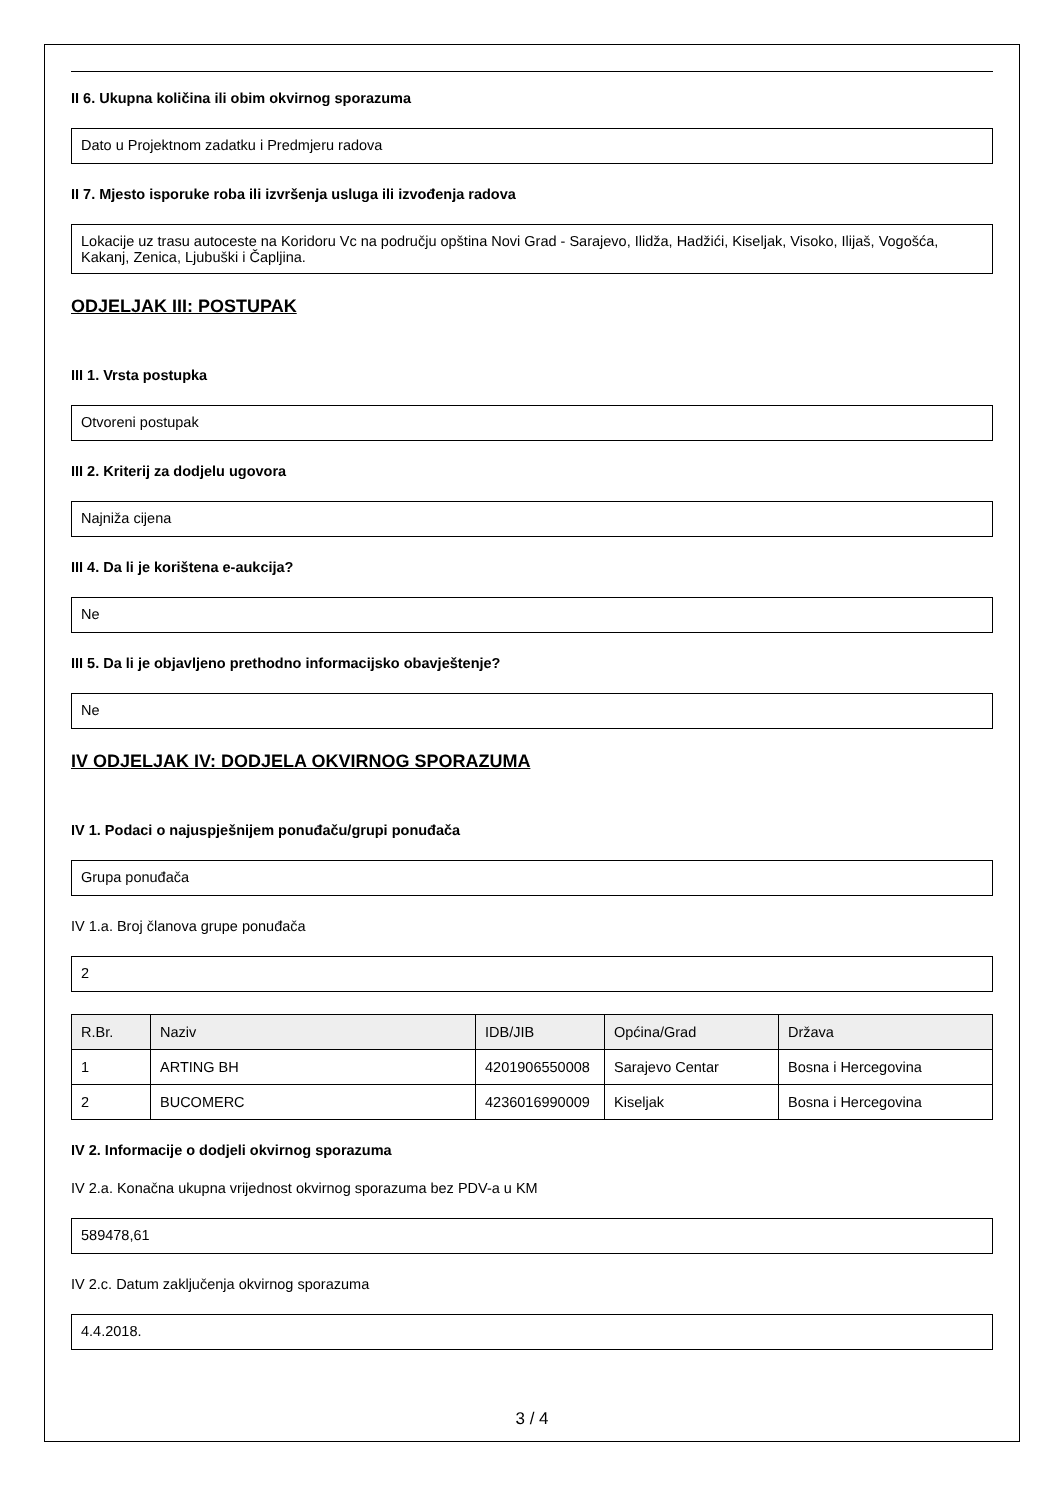II 6. Ukupna količina ili obim okvirnog sporazuma
Dato u Projektnom zadatku i Predmjeru radova
II 7. Mjesto isporuke roba ili izvršenja usluga ili izvođenja radova
Lokacije uz trasu autoceste na Koridoru Vc na području opština Novi Grad - Sarajevo, Ilidža, Hadžići, Kiseljak, Visoko, Ilijaš, Vogošća, Kakanj, Zenica, Ljubuški i Čapljina.
ODJELJAK III: POSTUPAK
III 1. Vrsta postupka
Otvoreni postupak
III 2. Kriterij za dodjelu ugovora
Najniža cijena
III 4. Da li je korištena e-aukcija?
Ne
III 5. Da li je objavljeno prethodno informacijsko obavještenje?
Ne
IV ODJELJAK IV: DODJELA OKVIRNOG SPORAZUMA
IV 1. Podaci o najuspješnijem ponuđaču/grupi ponuđača
Grupa ponuđača
IV 1.a. Broj članova grupe ponuđača
2
| R.Br. | Naziv | IDB/JIB | Općina/Grad | Država |
| --- | --- | --- | --- | --- |
| 1 | ARTING BH | 4201906550008 | Sarajevo Centar | Bosna i Hercegovina |
| 2 | BUCOMERC | 4236016990009 | Kiseljak | Bosna i Hercegovina |
IV 2. Informacije o dodjeli okvirnog sporazuma
IV 2.a. Konačna ukupna vrijednost okvirnog sporazuma bez PDV-a u KM
589478,61
IV 2.c. Datum zaključenja okvirnog sporazuma
4.4.2018.
3 / 4